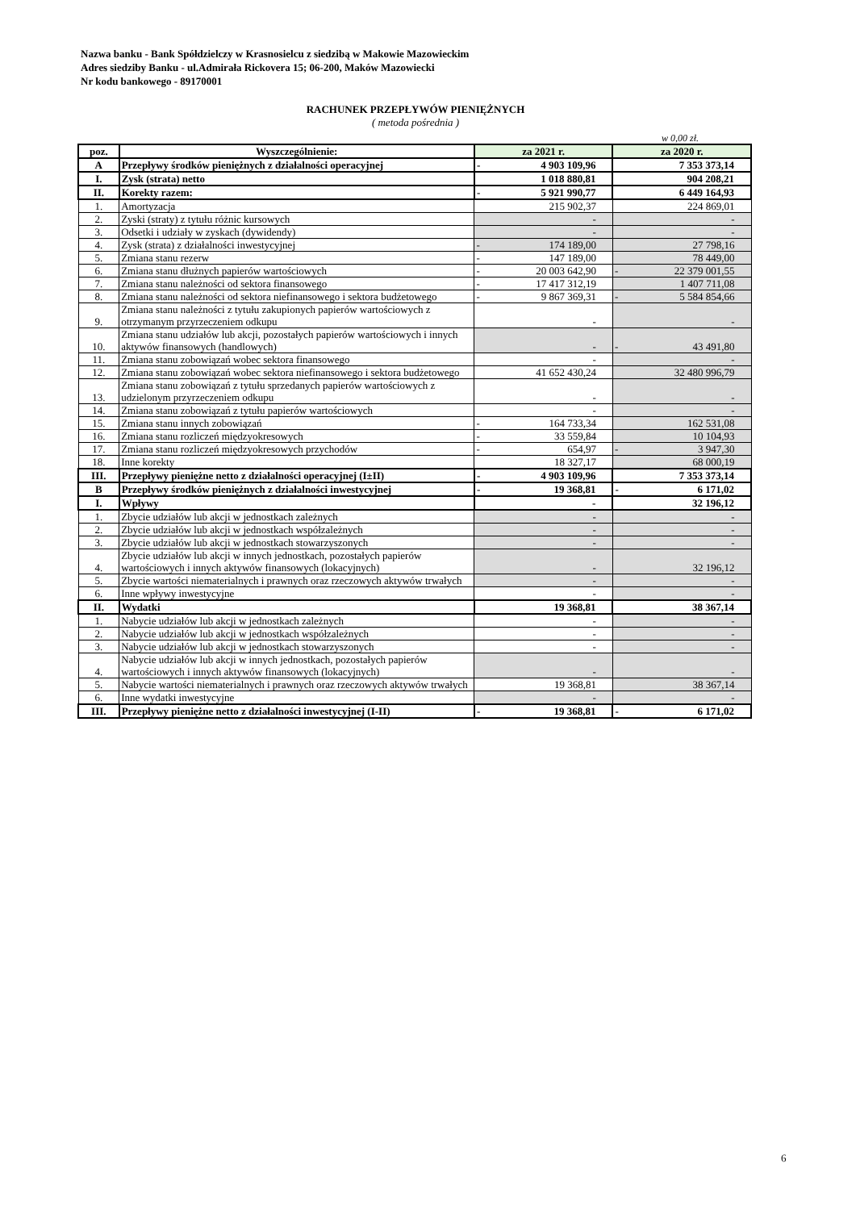Nazwa banku - Bank Spółdzielczy w Krasnosielcu z siedzibą w Makowie Mazowieckim
Adres siedziby Banku - ul.Admirała Rickovera 15; 06-200, Maków Mazowiecki
Nr kodu bankowego - 89170001
RACHUNEK PRZEPŁYWÓW PIENIĘŻNYCH
( metoda pośrednia )
w 0,00 zł.
| poz. | Wyszczególnienie: | za 2021 r. | | za 2020 r. | |
| --- | --- | --- | --- | --- | --- |
| A | Przepływy środków pieniężnych z działalności operacyjnej | - | 4 903 109,96 | | 7 353 373,14 |
| I. | Zysk (strata) netto | | 1 018 880,81 | | 904 208,21 |
| II. | Korekty razem: | - | 5 921 990,77 | | 6 449 164,93 |
| 1. | Amortyzacja | | 215 902,37 | | 224 869,01 |
| 2. | Zyski (straty) z tytułu różnic kursowych | | - | | - |
| 3. | Odsetki i udziały w zyskach (dywidendy) | | - | | - |
| 4. | Zysk (strata) z działalności inwestycyjnej | - | 174 189,00 | | 27 798,16 |
| 5. | Zmiana stanu rezerw | - | 147 189,00 | | 78 449,00 |
| 6. | Zmiana stanu dłużnych papierów wartościowych | - | 20 003 642,90 | - | 22 379 001,55 |
| 7. | Zmiana stanu należności od sektora finansowego | - | 17 417 312,19 | | 1 407 711,08 |
| 8. | Zmiana stanu należności od sektora niefinansowego i sektora budżetowego | - | 9 867 369,31 | - | 5 584 854,66 |
| 9. | Zmiana stanu należności z tytułu zakupionych papierów wartościowych z otrzymanym przyrzeczeniem odkupu | | - | | - |
| 10. | Zmiana stanu udziałów lub akcji, pozostałych papierów wartościowych i innych aktywów finansowych (handlowych) | | - | - | 43 491,80 |
| 11. | Zmiana stanu zobowiązań wobec sektora finansowego | | - | | - |
| 12. | Zmiana stanu zobowiązań wobec sektora niefinansowego i sektora budżetowego | | 41 652 430,24 | | 32 480 996,79 |
| 13. | Zmiana stanu zobowiązań z tytułu sprzedanych papierów wartościowych z udzielonym przyrzeczeniem odkupu | | - | | - |
| 14. | Zmiana stanu zobowiązań z tytułu papierów wartościowych | | - | | - |
| 15. | Zmiana stanu innych zobowiązań | - | 164 733,34 | | 162 531,08 |
| 16. | Zmiana stanu rozliczeń międzyokresowych | - | 33 559,84 | | 10 104,93 |
| 17. | Zmiana stanu rozliczeń międzyokresowych przychodów | - | 654,97 | - | 3 947,30 |
| 18. | Inne korekty | | 18 327,17 | | 68 000,19 |
| III. | Przepływy pieniężne netto z działalności operacyjnej (I±II) | - | 4 903 109,96 | | 7 353 373,14 |
| B | Przepływy środków pieniężnych z działalności inwestycyjnej | - | 19 368,81 | - | 6 171,02 |
| I. | Wpływy | | - | | 32 196,12 |
| 1. | Zbycie udziałów lub akcji w jednostkach zależnych | | - | | - |
| 2. | Zbycie udziałów lub akcji w jednostkach współzależnych | | - | | - |
| 3. | Zbycie udziałów lub akcji w jednostkach stowarzyszonych | | - | | - |
| 4. | Zbycie udziałów lub akcji w innych jednostkach, pozostałych papierów wartościowych i innych aktywów finansowych (lokacyjnych) | | - | | 32 196,12 |
| 5. | Zbycie wartości niematerialnych i prawnych oraz rzeczowych aktywów trwałych | | - | | - |
| 6. | Inne wpływy inwestycyjne | | - | | - |
| II. | Wydatki | | 19 368,81 | | 38 367,14 |
| 1. | Nabycie udziałów lub akcji w jednostkach zależnych | | - | | - |
| 2. | Nabycie udziałów lub akcji w jednostkach współzależnych | | - | | - |
| 3. | Nabycie udziałów lub akcji w jednostkach stowarzyszonych | | - | | - |
| 4. | Nabycie udziałów lub akcji w innych jednostkach, pozostałych papierów wartościowych i innych aktywów finansowych (lokacyjnych) | | - | | - |
| 5. | Nabycie wartości niematerialnych i prawnych oraz rzeczowych aktywów trwałych | | 19 368,81 | | 38 367,14 |
| 6. | Inne wydatki inwestycyjne | | - | | - |
| III. | Przepływy pieniężne netto z działalności inwestycyjnej (I-II) | - | 19 368,81 | - | 6 171,02 |
6